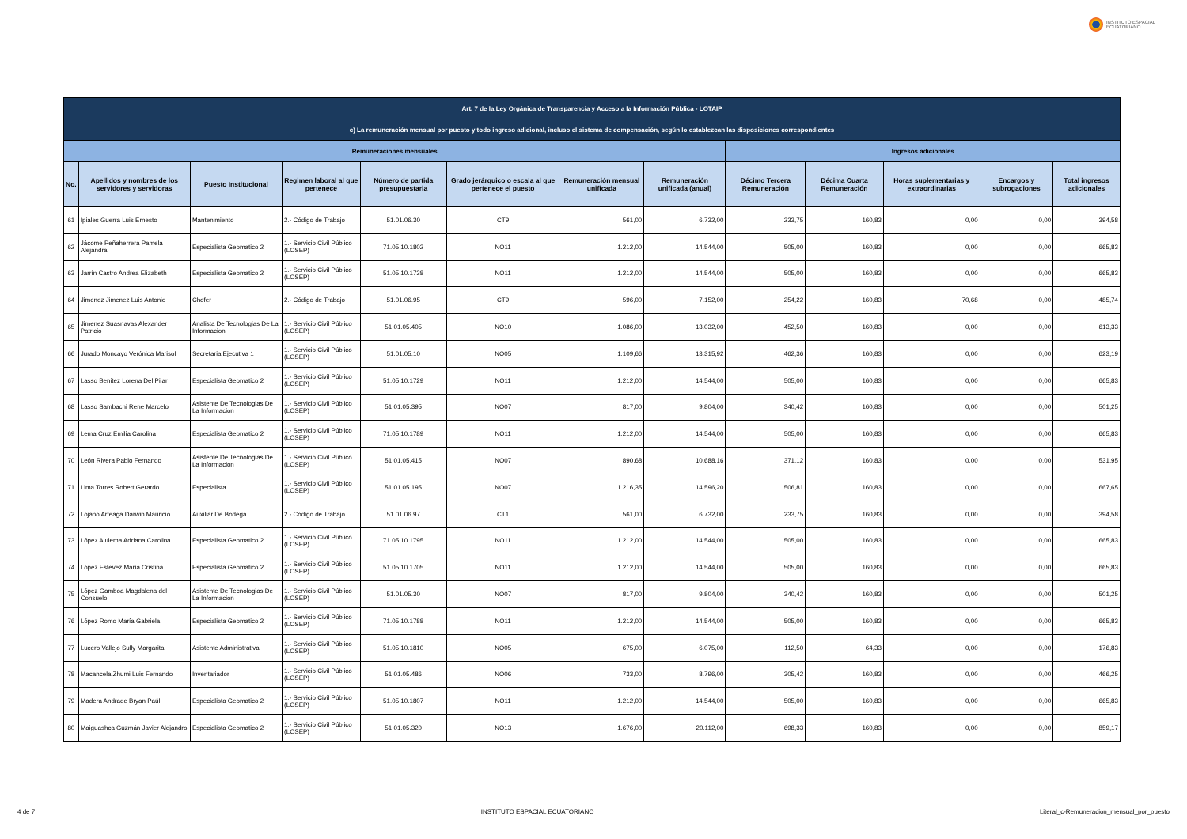INSTITUTO ESPACIAL
ECUATORIANO
| Art. 7 de la Ley Orgánica de Transparencia y Acceso a la Información Pública - LOTAIP | | | | | | | | | | | | |
| c) La remuneración mensual por puesto y todo ingreso adicional, incluso el sistema de compensación, según lo establezcan las disposiciones correspondientes | | | | | | | | | | | | |
| Remuneraciones mensuales | | | | | | | | Ingresos adicionales | | | | |
| No. | Apellidos y nombres de los servidores y servidoras | Puesto Institucional | Regimen laboral al que pertenece | Número de partida presupuestaria | Grado jerárquico o escala al que pertenece el puesto | Remuneración mensual unificada | Remuneración unificada (anual) | Décimo Tercera Remuneración | Décima Cuarta Remuneración | Horas suplementarias y extraordinarias | Encargos y subrogaciones | Total ingresos adicionales |
| 61 | Ipiales Guerra Luis Ernesto | Mantenimiento | 2.- Código de Trabajo | 51.01.06.30 | CT9 | 561,00 | 6.732,00 | 233,75 | 160,83 | 0,00 | 0,00 | 394,58 |
| 62 | Jácome Peñaherrera Pamela Alejandra | Especialista Geomatico 2 | 1.- Servicio Civil Público (LOSEP) | 71.05.10.1802 | NO11 | 1.212,00 | 14.544,00 | 505,00 | 160,83 | 0,00 | 0,00 | 665,83 |
| 63 | Jarrín Castro Andrea Elizabeth | Especialista Geomatico 2 | 1.- Servicio Civil Público (LOSEP) | 51.05.10.1738 | NO11 | 1.212,00 | 14.544,00 | 505,00 | 160,83 | 0,00 | 0,00 | 665,83 |
| 64 | Jimenez Jimenez Luis Antonio | Chofer | 2.- Código de Trabajo | 51.01.06.95 | CT9 | 596,00 | 7.152,00 | 254,22 | 160,83 | 70,68 | 0,00 | 485,74 |
| 65 | Jimenez Suasnavas Alexander Patricio | Analista De Tecnologias De La Informacion | 1.- Servicio Civil Público (LOSEP) | 51.01.05.405 | NO10 | 1.086,00 | 13.032,00 | 452,50 | 160,83 | 0,00 | 0,00 | 613,33 |
| 66 | Jurado Moncayo Verónica Marisol | Secretaria Ejecutiva 1 | 1.- Servicio Civil Público (LOSEP) | 51.01.05.10 | NO05 | 1.109,66 | 13.315,92 | 462,36 | 160,83 | 0,00 | 0,00 | 623,19 |
| 67 | Lasso Benitez Lorena Del Pilar | Especialista Geomatico 2 | 1.- Servicio Civil Público (LOSEP) | 51.05.10.1729 | NO11 | 1.212,00 | 14.544,00 | 505,00 | 160,83 | 0,00 | 0,00 | 665,83 |
| 68 | Lasso Sambachi Rene Marcelo | Asistente De Tecnologias De La Informacion | 1.- Servicio Civil Público (LOSEP) | 51.01.05.395 | NO07 | 817,00 | 9.804,00 | 340,42 | 160,83 | 0,00 | 0,00 | 501,25 |
| 69 | Lema Cruz Emilia Carolina | Especialista Geomatico 2 | 1.- Servicio Civil Público (LOSEP) | 71.05.10.1789 | NO11 | 1.212,00 | 14.544,00 | 505,00 | 160,83 | 0,00 | 0,00 | 665,83 |
| 70 | León Rivera Pablo Fernando | Asistente De Tecnologias De La Informacion | 1.- Servicio Civil Público (LOSEP) | 51.01.05.415 | NO07 | 890,68 | 10.688,16 | 371,12 | 160,83 | 0,00 | 0,00 | 531,95 |
| 71 | Lima Torres Robert Gerardo | Especialista | 1.- Servicio Civil Público (LOSEP) | 51.01.05.195 | NO07 | 1.216,35 | 14.596,20 | 506,81 | 160,83 | 0,00 | 0,00 | 667,65 |
| 72 | Lojano Arteaga Darwin Mauricio | Auxiliar De Bodega | 2.- Código de Trabajo | 51.01.06.97 | CT1 | 561,00 | 6.732,00 | 233,75 | 160,83 | 0,00 | 0,00 | 394,58 |
| 73 | López Alulema Adriana Carolina | Especialista Geomatico 2 | 1.- Servicio Civil Público (LOSEP) | 71.05.10.1795 | NO11 | 1.212,00 | 14.544,00 | 505,00 | 160,83 | 0,00 | 0,00 | 665,83 |
| 74 | López Estevez María Cristina | Especialista Geomatico 2 | 1.- Servicio Civil Público (LOSEP) | 51.05.10.1705 | NO11 | 1.212,00 | 14.544,00 | 505,00 | 160,83 | 0,00 | 0,00 | 665,83 |
| 75 | López Gamboa Magdalena del Consuelo | Asistente De Tecnologias De La Informacion | 1.- Servicio Civil Público (LOSEP) | 51.01.05.30 | NO07 | 817,00 | 9.804,00 | 340,42 | 160,83 | 0,00 | 0,00 | 501,25 |
| 76 | López Romo María Gabriela | Especialista Geomatico 2 | 1.- Servicio Civil Público (LOSEP) | 71.05.10.1788 | NO11 | 1.212,00 | 14.544,00 | 505,00 | 160,83 | 0,00 | 0,00 | 665,83 |
| 77 | Lucero Vallejo Sully Margarita | Asistente Administrativa | 1.- Servicio Civil Público (LOSEP) | 51.05.10.1810 | NO05 | 675,00 | 6.075,00 | 112,50 | 64,33 | 0,00 | 0,00 | 176,83 |
| 78 | Macancela Zhumi Luis Fernando | Inventariador | 1.- Servicio Civil Público (LOSEP) | 51.01.05.486 | NO06 | 733,00 | 8.796,00 | 305,42 | 160,83 | 0,00 | 0,00 | 466,25 |
| 79 | Madera Andrade Bryan Paúl | Especialista Geomatico 2 | 1.- Servicio Civil Público (LOSEP) | 51.05.10.1807 | NO11 | 1.212,00 | 14.544,00 | 505,00 | 160,83 | 0,00 | 0,00 | 665,83 |
| 80 | Maiguashca Guzmán Javier Alejandro | Especialista Geomatico 2 | 1.- Servicio Civil Público (LOSEP) | 51.01.05.320 | NO13 | 1.676,00 | 20.112,00 | 698,33 | 160,83 | 0,00 | 0,00 | 859,17 |
4 de 7 INSTITUTO ESPACIAL ECUATORIANO Literal_c-Remuneracion_mensual_por_puesto